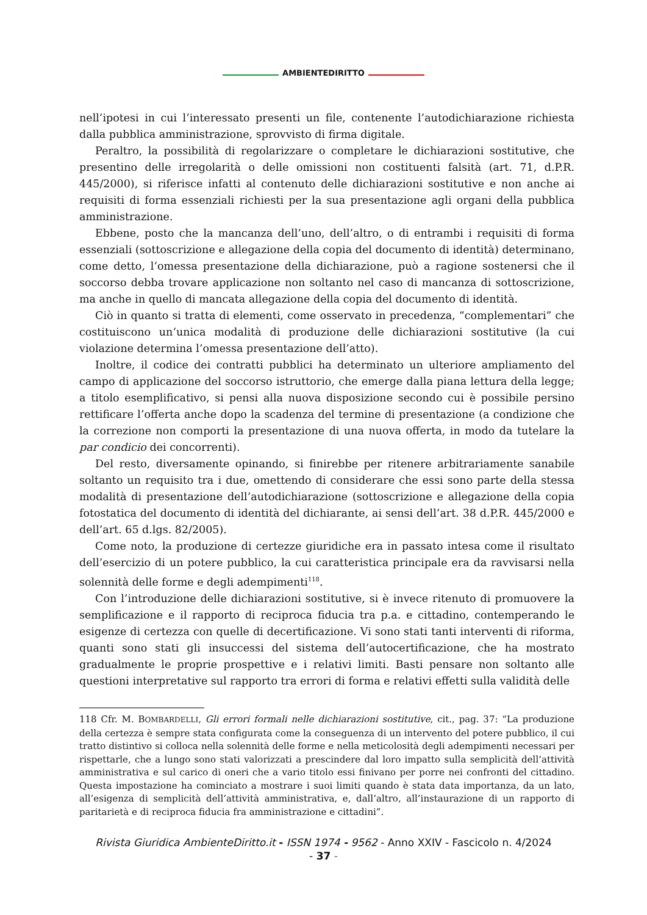AMBIENTEDIRITTO
nell’ipotesi in cui l’interessato presenti un file, contenente l’autodichiarazione richiesta dalla pubblica amministrazione, sprovvisto di firma digitale.
Peraltro, la possibilità di regolarizzare o completare le dichiarazioni sostitutive, che presentino delle irregolarità o delle omissioni non costituenti falsità (art. 71, d.P.R. 445/2000), si riferisce infatti al contenuto delle dichiarazioni sostitutive e non anche ai requisiti di forma essenziali richiesti per la sua presentazione agli organi della pubblica amministrazione.
Ebbene, posto che la mancanza dell’uno, dell’altro, o di entrambi i requisiti di forma essenziali (sottoscrizione e allegazione della copia del documento di identità) determinano, come detto, l’omessa presentazione della dichiarazione, può a ragione sostenersi che il soccorso debba trovare applicazione non soltanto nel caso di mancanza di sottoscrizione, ma anche in quello di mancata allegazione della copia del documento di identità.
Ciò in quanto si tratta di elementi, come osservato in precedenza, “complementari” che costituiscono un’unica modalità di produzione delle dichiarazioni sostitutive (la cui violazione determina l’omessa presentazione dell’atto).
Inoltre, il codice dei contratti pubblici ha determinato un ulteriore ampliamento del campo di applicazione del soccorso istruttorio, che emerge dalla piana lettura della legge; a titolo esemplificativo, si pensi alla nuova disposizione secondo cui è possibile persino rettificare l’offerta anche dopo la scadenza del termine di presentazione (a condizione che la correzione non comporti la presentazione di una nuova offerta, in modo da tutelare la par condicio dei concorrenti).
Del resto, diversamente opinando, si finirebbe per ritenere arbitrariamente sanabile soltanto un requisito tra i due, omettendo di considerare che essi sono parte della stessa modalità di presentazione dell’autodichiarazione (sottoscrizione e allegazione della copia fotostatica del documento di identità del dichiarante, ai sensi dell’art. 38 d.P.R. 445/2000 e dell’art. 65 d.lgs. 82/2005).
Come noto, la produzione di certezze giuridiche era in passato intesa come il risultato dell’esercizio di un potere pubblico, la cui caratteristica principale era da ravvisarsi nella solennità delle forme e degli adempimenti<sup>118</sup>.
Con l’introduzione delle dichiarazioni sostitutive, si è invece ritenuto di promuovere la semplificazione e il rapporto di reciproca fiducia tra p.a. e cittadino, contemperando le esigenze di certezza con quelle di decertificazione. Vi sono stati tanti interventi di riforma, quanti sono stati gli insuccessi del sistema dell’autocertificazione, che ha mostrato gradualmente le proprie prospettive e i relativi limiti. Basti pensare non soltanto alle questioni interpretative sul rapporto tra errori di forma e relativi effetti sulla validità delle
118 Cfr. M. BOMBARDELLI, Gli errori formali nelle dichiarazioni sostitutive, cit., pag. 37: “La produzione della certezza è sempre stata configurata come la conseguenza di un intervento del potere pubblico, il cui tratto distintivo si colloca nella solennità delle forme e nella meticolosità degli adempimenti necessari per rispettarle, che a lungo sono stati valorizzati a prescindere dal loro impatto sulla semplicità dell’attività amministrativa e sul carico di oneri che a vario titolo essi finivano per porre nei confronti del cittadino. Questa impostazione ha cominciato a mostrare i suoi limiti quando è stata data importanza, da un lato, all’esigenza di semplicità dell’attività amministrativa, e, dall’altro, all’instaurazione di un rapporto di paritarietà e di reciproca fiducia fra amministrazione e cittadini”.
Rivista Giuridica AmbienteDiritto.it - ISSN 1974 - 9562 - Anno XXIV - Fascicolo n. 4/2024
- 37 -